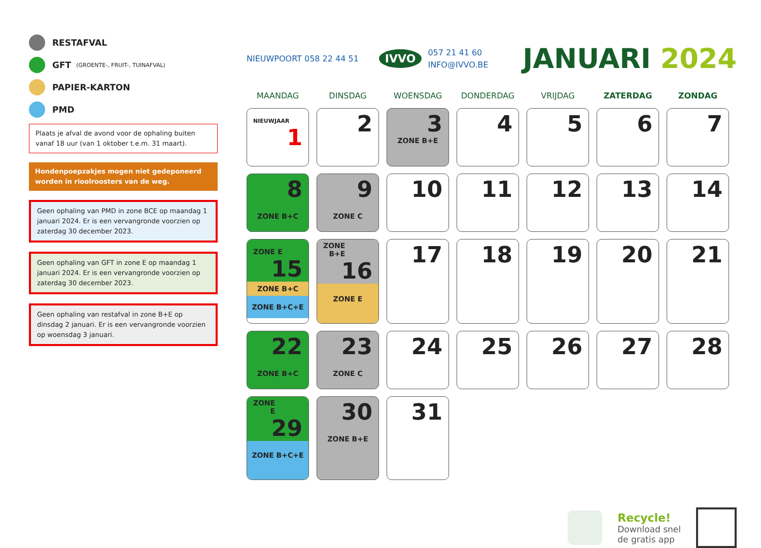RESTAFVAL
GFT (GROENTE-, FRUIT-, TUINAFVAL)
PAPIER-KARTON
PMD
Plaats je afval de avond voor de ophaling buiten vanaf 18 uur (van 1 oktober t.e.m. 31 maart).
Hondenpoepzakjes mogen niet gedeponeerd worden in rioolroosters van de weg.
Geen ophaling van PMD in zone BCE op maandag 1 januari 2024. Er is een vervangronde voorzien op zaterdag 30 december 2023.
Geen ophaling van GFT in zone E op maandag 1 januari 2024. Er is een vervangronde voorzien op zaterdag 30 december 2023.
Geen ophaling van restafval in zone B+E op dinsdag 2 januari. Er is een vervangronde voorzien op woensdag 3 januari.
NIEUWPOORT 058 22 44 51 IVVO 057 21 41 60
INFO@IVVO.BE JANUARI 2024
| MAANDAG | DINSDAG | WOENSDAG | DONDERDAG | VRIJDAG | ZATERDAG | ZONDAG |
| --- | --- | --- | --- | --- | --- | --- |
| NIEUWJAAR 1 | 2 | 3 ZONE B+E | 4 | 5 | 6 | 7 |
| 8 ZONE B+C | 9 ZONE C | 10 | 11 | 12 | 13 | 14 |
| ZONE E 15 ZONE B+C ZONE B+C+E | ZONE B+E 16 ZONE E | 17 | 18 | 19 | 20 | 21 |
| 22 ZONE B+C | 23 ZONE C | 24 | 25 | 26 | 27 | 28 |
| ZONE E 29 ZONE B+C+E | 30 ZONE B+E | 31 | | | | |
Recycle!
Download snel
de gratis app